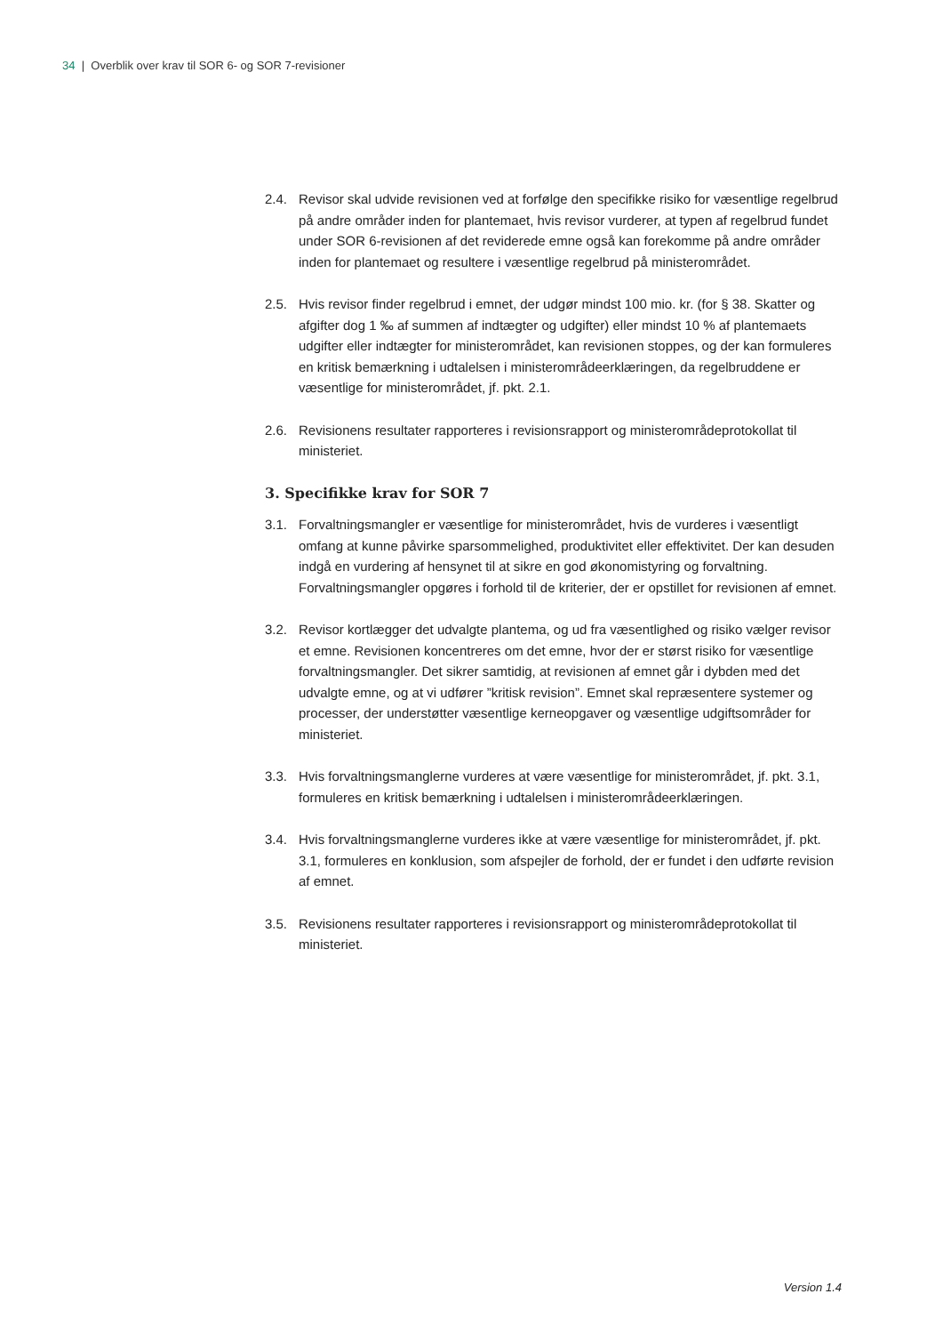34 | Overblik over krav til SOR 6- og SOR 7-revisioner
2.4. Revisor skal udvide revisionen ved at forfølge den specifikke risiko for væsentlige regelbrud på andre områder inden for plantemaet, hvis revisor vurderer, at typen af regelbrud fundet under SOR 6-revisionen af det reviderede emne også kan forekomme på andre områder inden for plantemaet og resultere i væsentlige regelbrud på ministerområdet.
2.5. Hvis revisor finder regelbrud i emnet, der udgør mindst 100 mio. kr. (for § 38. Skatter og afgifter dog 1 ‰ af summen af indtægter og udgifter) eller mindst 10 % af plantemaets udgifter eller indtægter for ministerområdet, kan revisionen stoppes, og der kan formuleres en kritisk bemærkning i udtalelsen i ministerområdeerklæringen, da regelbruddene er væsentlige for ministerområdet, jf. pkt. 2.1.
2.6. Revisionens resultater rapporteres i revisionsrapport og ministerområdeprotokollat til ministeriet.
3. Specifikke krav for SOR 7
3.1. Forvaltningsmangler er væsentlige for ministerområdet, hvis de vurderes i væsentligt omfang at kunne påvirke sparsommelighed, produktivitet eller effektivitet. Der kan desuden indgå en vurdering af hensynet til at sikre en god økonomistyring og forvaltning. Forvaltningsmangler opgøres i forhold til de kriterier, der er opstillet for revisionen af emnet.
3.2. Revisor kortlægger det udvalgte plantema, og ud fra væsentlighed og risiko vælger revisor et emne. Revisionen koncentreres om det emne, hvor der er størst risiko for væsentlige forvaltningsmangler. Det sikrer samtidig, at revisionen af emnet går i dybden med det udvalgte emne, og at vi udfører ”kritisk revision”. Emnet skal repræsentere systemer og processer, der understøtter væsentlige kerneopgaver og væsentlige udgiftsområder for ministeriet.
3.3. Hvis forvaltningsmanglerne vurderes at være væsentlige for ministerområdet, jf. pkt. 3.1, formuleres en kritisk bemærkning i udtalelsen i ministerområdeerklæringen.
3.4. Hvis forvaltningsmanglerne vurderes ikke at være væsentlige for ministerområdet, jf. pkt. 3.1, formuleres en konklusion, som afspejler de forhold, der er fundet i den udførte revision af emnet.
3.5. Revisionens resultater rapporteres i revisionsrapport og ministerområdeprotokollat til ministeriet.
Version 1.4